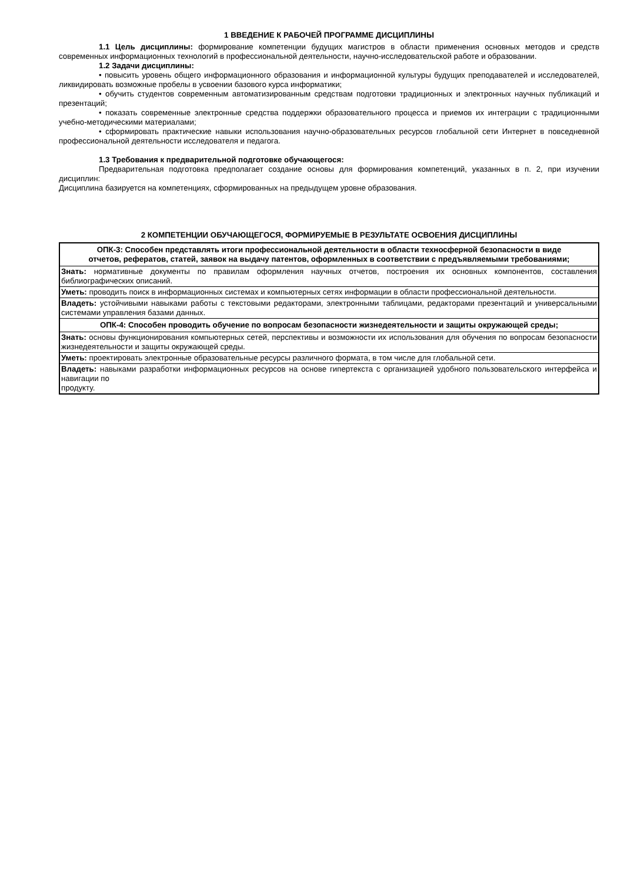1 ВВЕДЕНИЕ К РАБОЧЕЙ ПРОГРАММЕ ДИСЦИПЛИНЫ
1.1 Цель дисциплины: формирование компетенции будущих магистров в области применения основных методов и средств современных информационных технологий в профессиональной деятельности, научно-исследовательской работе и образовании.
1.2 Задачи дисциплины:
• повысить уровень общего информационного образования и информационной культуры будущих преподавателей и исследователей, ликвидировать возможные пробелы в усвоении базового курса информатики;
• обучить студентов современным автоматизированным средствам подготовки традиционных и электронных научных публикаций и презентаций;
• показать современные электронные средства поддержки образовательного процесса и приемов их интеграции с традиционными учебно-методическими материалами;
• сформировать практические навыки использования научно-образовательных ресурсов глобальной сети Интернет в повседневной профессиональной деятельности исследователя и педагога.
1.3 Требования к предварительной подготовке обучающегося:
Предварительная подготовка предполагает создание основы для формирования компетенций, указанных в п. 2, при изучении дисциплин:
Дисциплина базируется на компетенциях, сформированных на предыдущем уровне образования.
2 КОМПЕТЕНЦИИ ОБУЧАЮЩЕГОСЯ, ФОРМИРУЕМЫЕ В РЕЗУЛЬТАТЕ ОСВОЕНИЯ ДИСЦИПЛИНЫ
| ОПК-3: Способен представлять итоги профессиональной деятельности в области техносферной безопасности в виде отчетов, рефератов, статей, заявок на выдачу патентов, оформленных в соответствии с предъявляемыми требованиями; |
| Знать: нормативные документы по правилам оформления научных отчетов, построения их основных компонентов, составления библиографических описаний. |
| Уметь: проводить поиск в информационных системах и компьютерных сетях информации в области профессиональной деятельности. |
| Владеть: устойчивыми навыками работы с текстовыми редакторами, электронными таблицами, редакторами презентаций и универсальными системами управления базами данных. |
| ОПК-4: Способен проводить обучение по вопросам безопасности жизнедеятельности и защиты окружающей среды; |
| Знать: основы функционирования компьютерных сетей, перспективы и возможности их использования для обучения по вопросам безопасности жизнедеятельности и защиты окружающей среды. |
| Уметь: проектировать электронные образовательные ресурсы различного формата, в том числе для глобальной сети. |
| Владеть: навыками разработки информационных ресурсов на основе гипертекста с организацией удобного пользовательского интерфейса и навигации по продукту. |